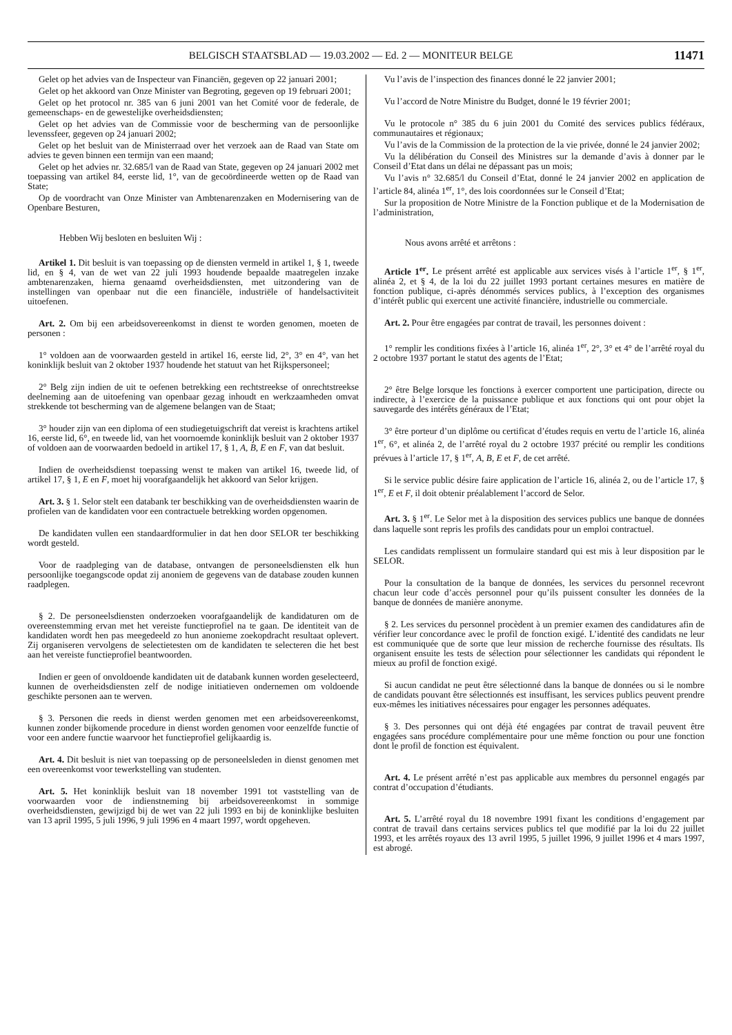BELGISCH STAATSBLAD — 19.03.2002 — Ed. 2 — MONITEUR BELGE 11471
Gelet op het advies van de Inspecteur van Financiën, gegeven op 22 januari 2001;
Gelet op het akkoord van Onze Minister van Begroting, gegeven op 19 februari 2001;
Gelet op het protocol nr. 385 van 6 juni 2001 van het Comité voor de federale, de gemeenschaps- en de gewestelijke overheidsdiensten;
Gelet op het advies van de Commissie voor de bescherming van de persoonlijke levenssfeer, gegeven op 24 januari 2002;
Gelet op het besluit van de Ministerraad over het verzoek aan de Raad van State om advies te geven binnen een termijn van een maand;
Gelet op het advies nr. 32.685/l van de Raad van State, gegeven op 24 januari 2002 met toepassing van artikel 84, eerste lid, 1°, van de gecoördineerde wetten op de Raad van State;
Op de voordracht van Onze Minister van Ambtenarenzaken en Modernisering van de Openbare Besturen,
Hebben Wij besloten en besluiten Wij :
Artikel 1. Dit besluit is van toepassing op de diensten vermeld in artikel 1, § 1, tweede lid, en § 4, van de wet van 22 juli 1993 houdende bepaalde maatregelen inzake ambtenarenzaken, hierna genaamd overheidsdiensten, met uitzondering van de instellingen van openbaar nut die een financiële, industriële of handelsactiviteit uitoefenen.
Art. 2. Om bij een arbeidsovereenkomst in dienst te worden genomen, moeten de personen :
1° voldoen aan de voorwaarden gesteld in artikel 16, eerste lid, 2°, 3° en 4°, van het koninklijk besluit van 2 oktober 1937 houdende het statuut van het Rijkspersoneel;
2° Belg zijn indien de uit te oefenen betrekking een rechtstreekse of onrechtstreekse deelneming aan de uitoefening van openbaar gezag inhoudt en werkzaamheden omvat strekkende tot bescherming van de algemene belangen van de Staat;
3° houder zijn van een diploma of een studiegetuigschrift dat vereist is krachtens artikel 16, eerste lid, 6°, en tweede lid, van het voornoemde koninklijk besluit van 2 oktober 1937 of voldoen aan de voorwaarden bedoeld in artikel 17, § 1, A, B, E en F, van dat besluit.
Indien de overheidsdienst toepassing wenst te maken van artikel 16, tweede lid, of artikel 17, § 1, E en F, moet hij voorafgaandelijk het akkoord van Selor krijgen.
Art. 3. § 1. Selor stelt een databank ter beschikking van de overheidsdiensten waarin de profielen van de kandidaten voor een contractuele betrekking worden opgenomen.
De kandidaten vullen een standaardformulier in dat hen door SELOR ter beschikking wordt gesteld.
Voor de raadpleging van de database, ontvangen de personeelsdiensten elk hun persoonlijke toegangscode opdat zij anoniem de gegevens van de database zouden kunnen raadplegen.
§ 2. De personeelsdiensten onderzoeken voorafgaandelijk de kandidaturen om de overeenstemming ervan met het vereiste functieprofiel na te gaan. De identiteit van de kandidaten wordt hen pas meegedeeld zo hun anonieme zoekopdracht resultaat oplevert. Zij organiseren vervolgens de selectietesten om de kandidaten te selecteren die het best aan het vereiste functieprofiel beantwoorden.
Indien er geen of onvoldoende kandidaten uit de databank kunnen worden geselecteerd, kunnen de overheidsdiensten zelf de nodige initiatieven ondernemen om voldoende geschikte personen aan te werven.
§ 3. Personen die reeds in dienst werden genomen met een arbeidsovereenkomst, kunnen zonder bijkomende procedure in dienst worden genomen voor eenzelfde functie of voor een andere functie waarvoor het functieprofiel gelijkaardig is.
Art. 4. Dit besluit is niet van toepassing op de personeelsleden in dienst genomen met een overeenkomst voor tewerkstelling van studenten.
Art. 5. Het koninklijk besluit van 18 november 1991 tot vaststelling van de voorwaarden voor de indienstneming bij arbeidsovereenkomst in sommige overheidsdiensten, gewijzigd bij de wet van 22 juli 1993 en bij de koninklijke besluiten van 13 april 1995, 5 juli 1996, 9 juli 1996 en 4 maart 1997, wordt opgeheven.
Vu l’avis de l’inspection des finances donné le 22 janvier 2001;
Vu l’accord de Notre Ministre du Budget, donné le 19 février 2001;
Vu le protocole n° 385 du 6 juin 2001 du Comité des services publics fédéraux, communautaires et régionaux;
Vu l’avis de la Commission de la protection de la vie privée, donné le 24 janvier 2002;
Vu la délibération du Conseil des Ministres sur la demande d’avis à donner par le Conseil d’Etat dans un délai ne dépassant pas un mois;
Vu l’avis n° 32.685/l du Conseil d’Etat, donné le 24 janvier 2002 en application de l’article 84, alinéa 1<sup>er</sup>, 1°, des lois coordonnées sur le Conseil d’Etat;
Sur la proposition de Notre Ministre de la Fonction publique et de la Modernisation de l’administration,
Nous avons arrêté et arrêtons :
Article 1<sup>er</sup>. Le présent arrêté est applicable aux services visés à l’article 1<sup>er</sup>, § 1<sup>er</sup>, alinéa 2, et § 4, de la loi du 22 juillet 1993 portant certaines mesures en matière de fonction publique, ci-après dénommés services publics, à l’exception des organismes d’intérêt public qui exercent une activité financière, industrielle ou commerciale.
Art. 2. Pour être engagées par contrat de travail, les personnes doivent :
1° remplir les conditions fixées à l’article 16, alinéa 1<sup>er</sup>, 2°, 3° et 4° de l’arrêté royal du 2 octobre 1937 portant le statut des agents de l’Etat;
2° être Belge lorsque les fonctions à exercer comportent une participation, directe ou indirecte, à l’exercice de la puissance publique et aux fonctions qui ont pour objet la sauvegarde des intérêts généraux de l’Etat;
3° être porteur d’un diplôme ou certificat d’études requis en vertu de l’article 16, alinéa 1<sup>er</sup>, 6°, et alinéa 2, de l’arrêté royal du 2 octobre 1937 précité ou remplir les conditions prévues à l’article 17, § 1<sup>er</sup>, A, B, E et F, de cet arrêté.
Si le service public désire faire application de l’article 16, alinéa 2, ou de l’article 17, § 1<sup>er</sup>, E et F, il doit obtenir préalablement l’accord de Selor.
Art. 3. § 1<sup>er</sup>. Le Selor met à la disposition des services publics une banque de données dans laquelle sont repris les profils des candidats pour un emploi contractuel.
Les candidats remplissent un formulaire standard qui est mis à leur disposition par le SELOR.
Pour la consultation de la banque de données, les services du personnel recevront chacun leur code d’accès personnel pour qu’ils puissent consulter les données de la banque de données de manière anonyme.
§ 2. Les services du personnel procèdent à un premier examen des candidatures afin de vérifier leur concordance avec le profil de fonction exigé. L’identité des candidats ne leur est communiquée que de sorte que leur mission de recherche fournisse des résultats. Ils organisent ensuite les tests de sélection pour sélectionner les candidats qui répondent le mieux au profil de fonction exigé.
Si aucun candidat ne peut être sélectionné dans la banque de données ou si le nombre de candidats pouvant être sélectionnés est insuffisant, les services publics peuvent prendre eux-mêmes les initiatives nécessaires pour engager les personnes adéquates.
§ 3. Des personnes qui ont déjà été engagées par contrat de travail peuvent être engagées sans procédure complémentaire pour une même fonction ou pour une fonction dont le profil de fonction est équivalent.
Art. 4. Le présent arrêté n’est pas applicable aux membres du personnel engagés par contrat d’occupation d’étudiants.
Art. 5. L’arrêté royal du 18 novembre 1991 fixant les conditions d’engagement par contrat de travail dans certains services publics tel que modifié par la loi du 22 juillet 1993, et les arrêtés royaux des 13 avril 1995, 5 juillet 1996, 9 juillet 1996 et 4 mars 1997, est abrogé.